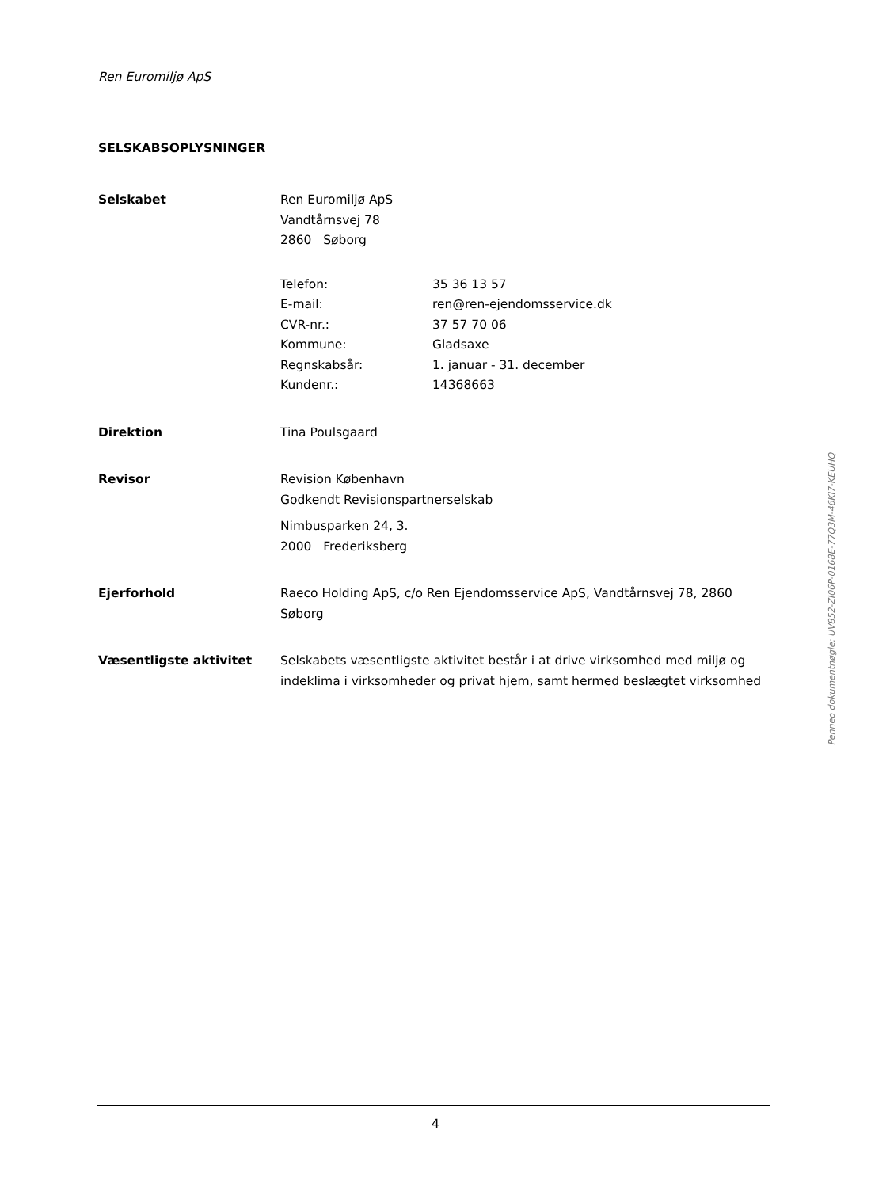Ren Euromiljø ApS
SELSKABSOPLYSNINGER
Selskabet Ren Euromiljø ApS
Vandtårnsvej 78
2860 Søborg
Telefon: 35 36 13 57
E-mail: ren@ren-ejendomsservice.dk
CVR-nr.: 37 57 70 06
Kommune: Gladsaxe
Regnskabsår: 1. januar - 31. december
Kundenr.: 14368663
Direktion Tina Poulsgaard
Revisor Revision København
Godkendt Revisionspartnerselskab
Nimbusparken 24, 3.
2000 Frederiksberg
Ejerforhold Raeco Holding ApS, c/o Ren Ejendomsservice ApS, Vandtårnsvej 78, 2860 Søborg
Væsentligste aktivitet Selskabets væsentligste aktivitet består i at drive virksomhed med miljø og indeklima i virksomheder og privat hjem, samt hermed beslægtet virksomhed
Penneo dokumentnøgle: UV852-ZI06P-0168E-77Q3M-46KI7-KEUHQ
4